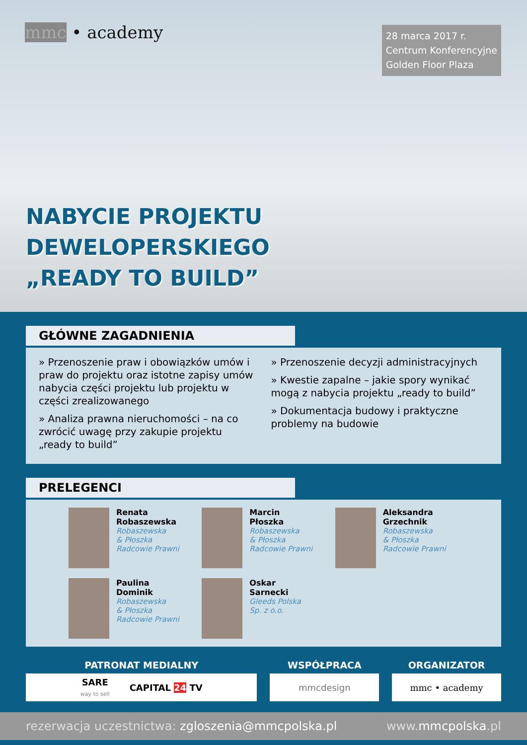mmc • academy
28 marca 2017 r.
Centrum Konferencyjne
Golden Floor Plaza
NABYCIE PROJEKTU
DEWELOPERSKIEGO
„READY TO BUILD”
GŁÓWNE ZAGADNIENIA
» Przenoszenie praw i obowiązków umów i praw do projektu oraz istotne zapisy umów nabycia części projektu lub projektu w części zrealizowanego
» Analiza prawna nieruchomości – na co zwrócić uwagę przy zakupie projektu „ready to build”
» Przenoszenie decyzji administracyjnych
» Kwestie zapalne – jakie spory wynikać mogą z nabycia projektu „ready to build”
» Dokumentacja budowy i praktyczne problemy na budowie
PRELEGENCI
Renata
Robaszewska
Robaszewska
& Płoszka
Radcowie Prawni
Marcin
Płoszka
Robaszewska
& Płoszka
Radcowie Prawni
Aleksandra
Grzechnik
Robaszewska
& Płoszka
Radcowie Prawni
Paulina
Dominik
Robaszewska
& Płoszka
Radcowie Prawni
Oskar
Sarnecki
Gleeds Polska
Sp. z o.o.
PATRONAT MEDIALNY
SARE
way to sell CAPITAL 24 TV
WSPÓŁPRACA
mmcdesign
ORGANIZATOR
mmc • academy
rezerwacja uczestnictwa: zgloszenia@mmcpolska.pl www.mmcpolska.pl